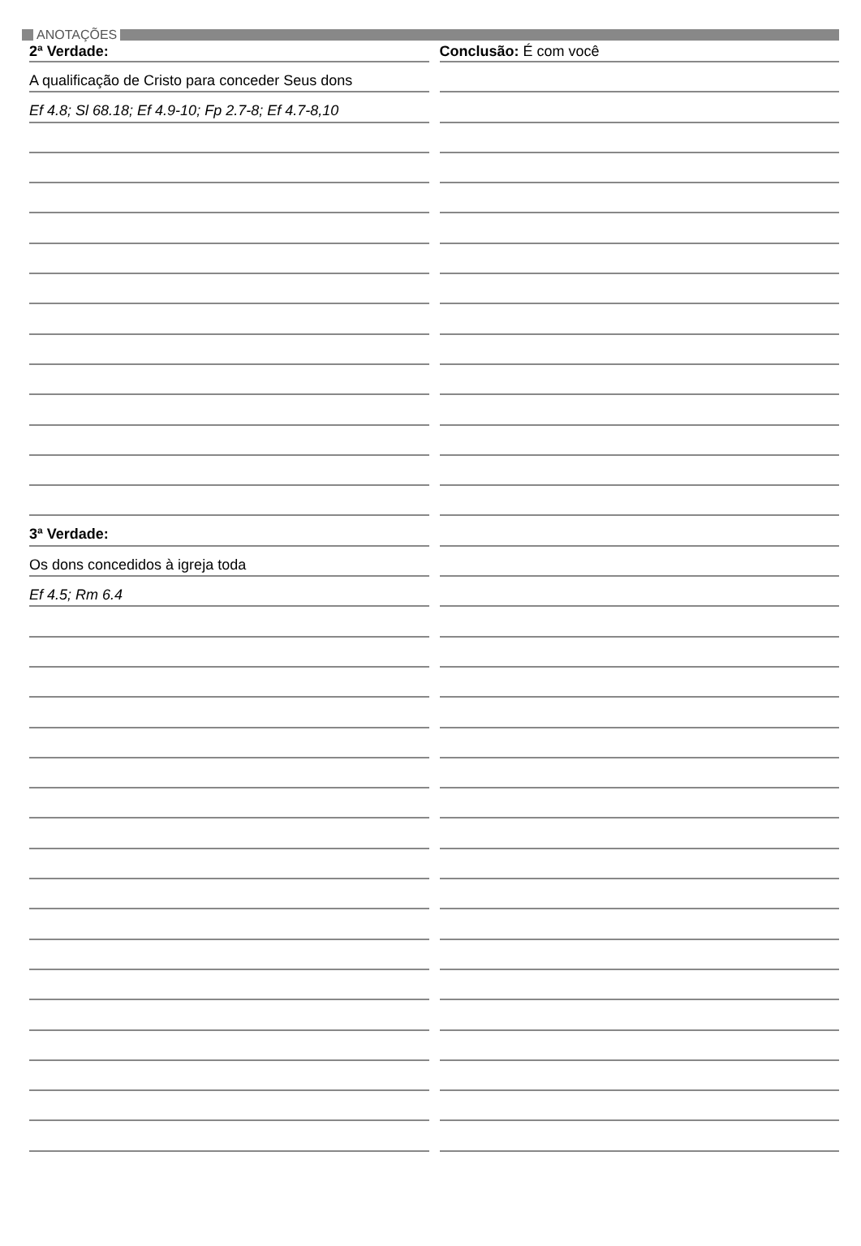ANOTAÇÕES
2ª Verdade:
A qualificação de Cristo para conceder Seus dons
Ef 4.8; Sl 68.18; Ef 4.9-10; Fp 2.7-8; Ef 4.7-8,10
3ª Verdade:
Os dons concedidos à igreja toda
Ef 4.5; Rm 6.4
Conclusão: É com você